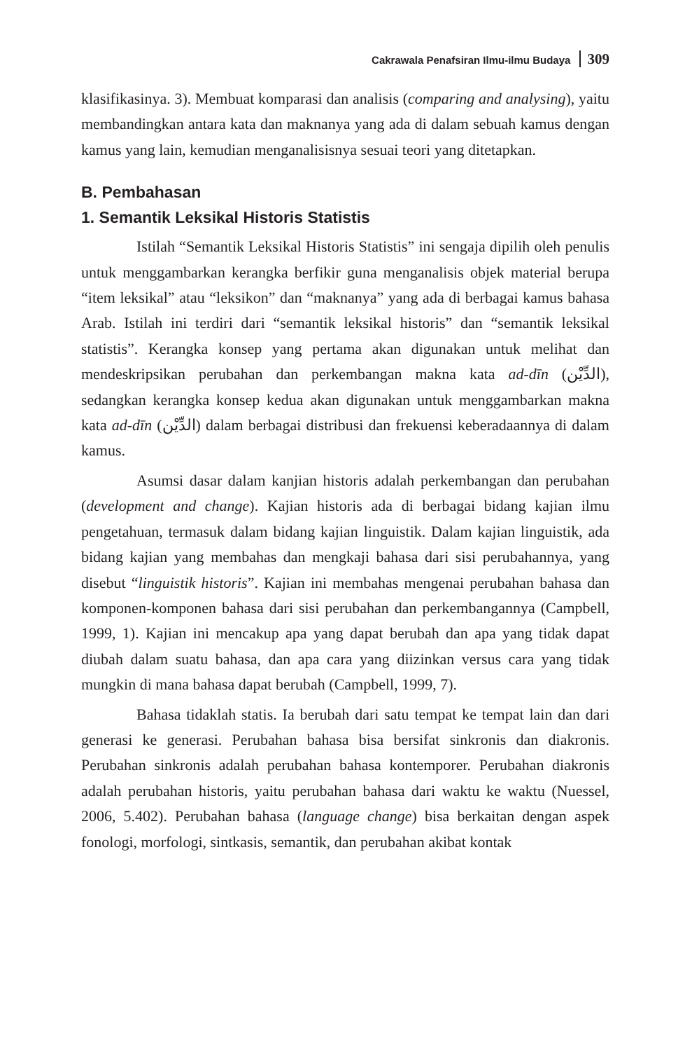Cakrawala Penafsiran Ilmu-ilmu Budaya 309
klasifikasinya. 3). Membuat komparasi dan analisis (comparing and analysing), yaitu membandingkan antara kata dan maknanya yang ada di dalam sebuah kamus dengan kamus yang lain, kemudian menganalisisnya sesuai teori yang ditetapkan.
B. Pembahasan
1. Semantik Leksikal Historis Statistis
Istilah “Semantik Leksikal Historis Statistis” ini sengaja dipilih oleh penulis untuk menggambarkan kerangka berfikir guna menganalisis objek material berupa “item leksikal” atau “leksikon” dan “maknanya” yang ada di berbagai kamus bahasa Arab. Istilah ini terdiri dari “semantik leksikal historis” dan “semantik leksikal statistis”. Kerangka konsep yang pertama akan digunakan untuk melihat dan mendeskripsikan perubahan dan perkembangan makna kata ad-dīn (الدِّيْن), sedangkan kerangka konsep kedua akan digunakan untuk menggambarkan makna kata ad-dīn (الدِّيْن) dalam berbagai distribusi dan frekuensi keberadaannya di dalam kamus.
Asumsi dasar dalam kanjian historis adalah perkembangan dan perubahan (development and change). Kajian historis ada di berbagai bidang kajian ilmu pengetahuan, termasuk dalam bidang kajian linguistik. Dalam kajian linguistik, ada bidang kajian yang membahas dan mengkaji bahasa dari sisi perubahannya, yang disebut “linguistik historis”. Kajian ini membahas mengenai perubahan bahasa dan komponen-komponen bahasa dari sisi perubahan dan perkembangannya (Campbell, 1999, 1). Kajian ini mencakup apa yang dapat berubah dan apa yang tidak dapat diubah dalam suatu bahasa, dan apa cara yang diizinkan versus cara yang tidak mungkin di mana bahasa dapat berubah (Campbell, 1999, 7).
Bahasa tidaklah statis. Ia berubah dari satu tempat ke tempat lain dan dari generasi ke generasi. Perubahan bahasa bisa bersifat sinkronis dan diakronis. Perubahan sinkronis adalah perubahan bahasa kontemporer. Perubahan diakronis adalah perubahan historis, yaitu perubahan bahasa dari waktu ke waktu (Nuessel, 2006, 5.402). Perubahan bahasa (language change) bisa berkaitan dengan aspek fonologi, morfologi, sintkasis, semantik, dan perubahan akibat kontak